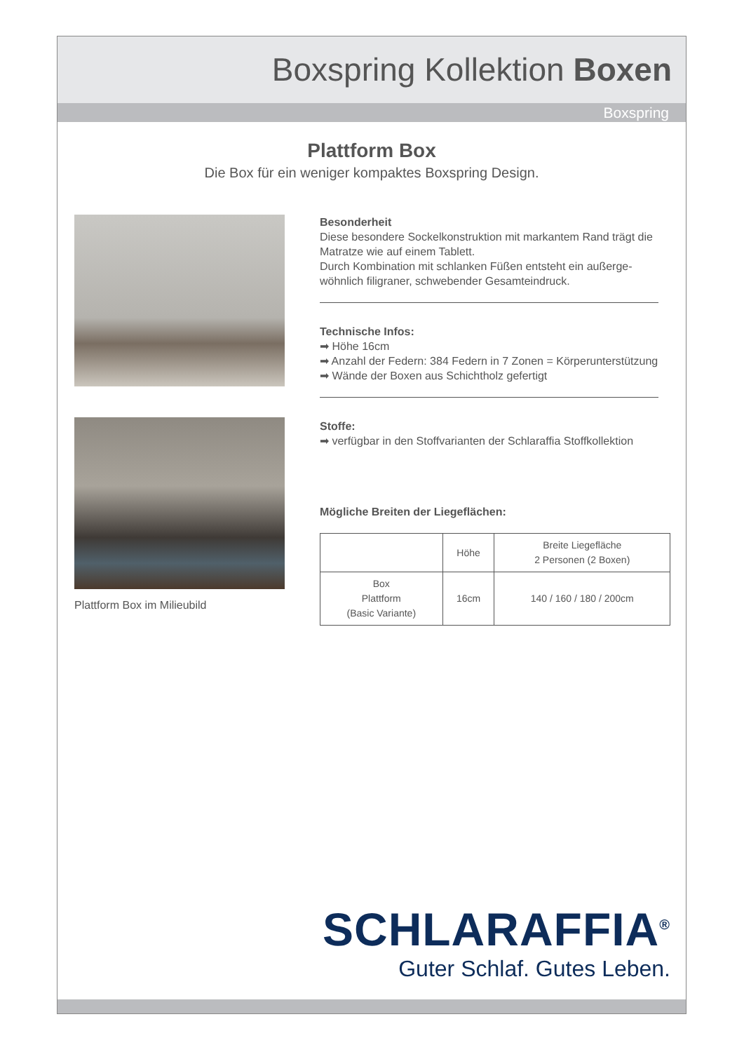Boxspring Kollektion Boxen
Boxspring
Plattform Box
Die Box für ein weniger kompaktes Boxspring Design.
Plattform Box im Milieubild
Besonderheit
Diese besondere Sockelkonstruktion mit markantem Rand trägt die Matratze wie auf einem Tablett.
Durch Kombination mit schlanken Füßen entsteht ein außerge-wöhnlich filigraner, schwebender Gesamteindruck.
Technische Infos:
➡ Höhe 16cm
➡ Anzahl der Federn: 384 Federn in 7 Zonen = Körperunterstützung
➡ Wände der Boxen aus Schichtholz gefertigt
Stoffe:
➡ verfügbar in den Stoffvarianten der Schlaraffia Stoffkollektion
Mögliche Breiten der Liegeflächen:
| | Höhe | Breite Liegefläche 2 Personen (2 Boxen) |
| --- | --- | --- |
| Box Plattform (Basic Variante) | 16cm | 140 / 160 / 180 / 200cm |
SCHLARAFFIA<sup>®</sup>
Guter Schlaf. Gutes Leben.